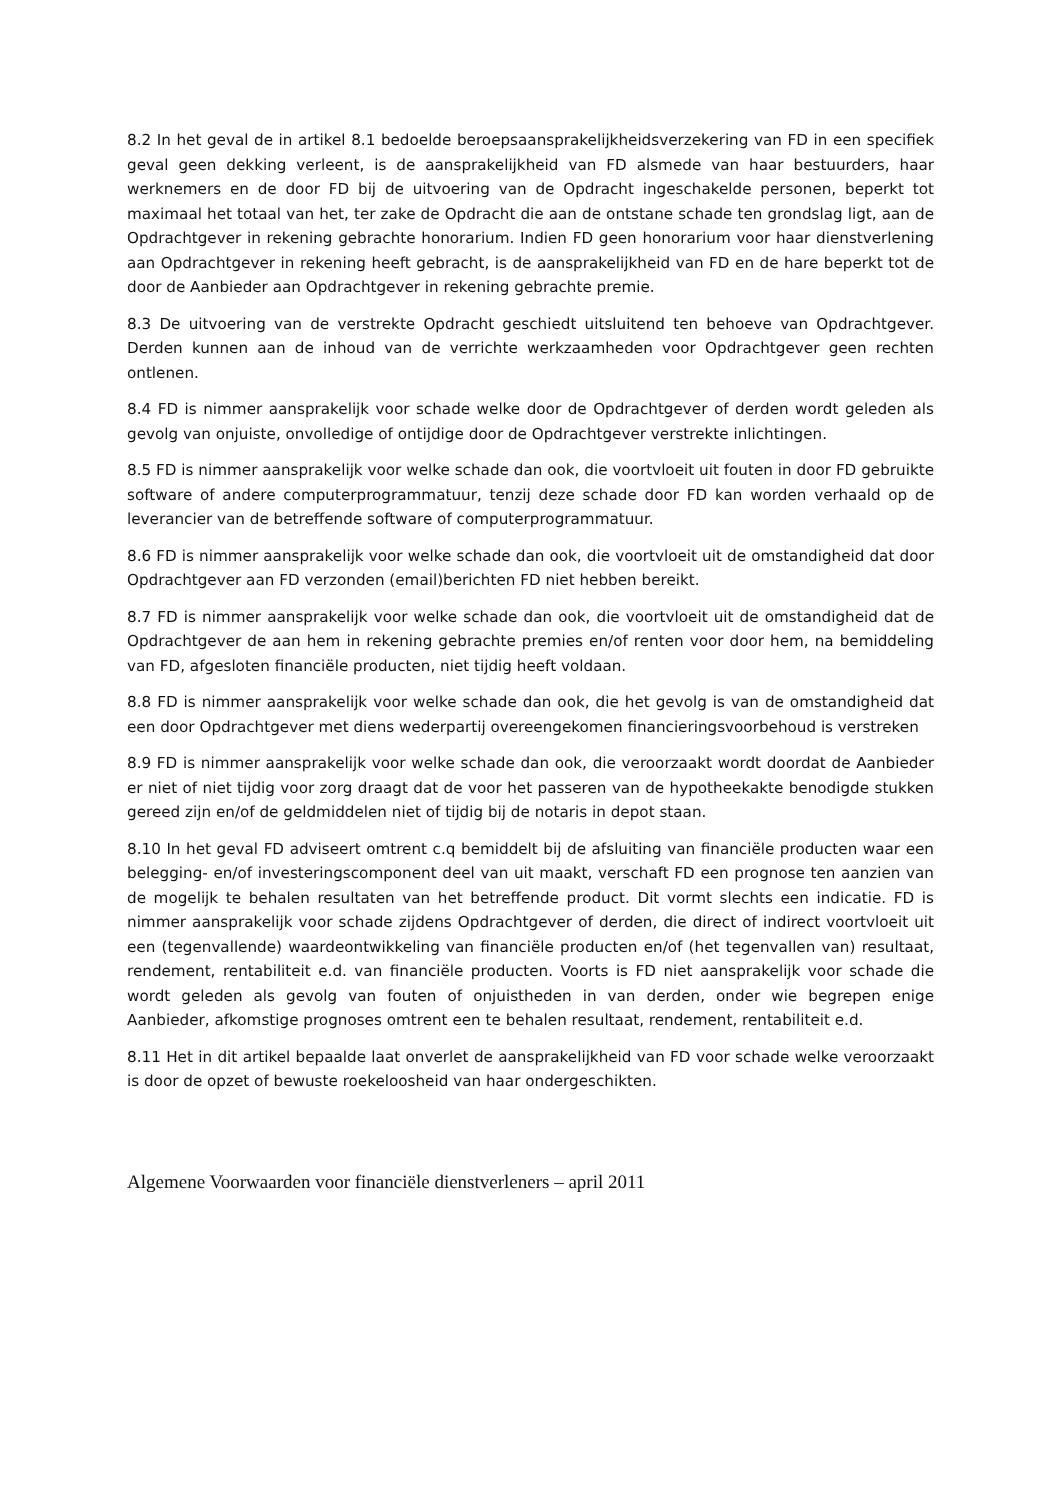8.2 In het geval de in artikel 8.1 bedoelde beroepsaansprakelijkheidsverzekering van FD in een specifiek geval geen dekking verleent, is de aansprakelijkheid van FD alsmede van haar bestuurders, haar werknemers en de door FD bij de uitvoering van de Opdracht ingeschakelde personen, beperkt tot maximaal het totaal van het, ter zake de Opdracht die aan de ontstane schade ten grondslag ligt, aan de Opdrachtgever in rekening gebrachte honorarium. Indien FD geen honorarium voor haar dienstverlening aan Opdrachtgever in rekening heeft gebracht, is de aansprakelijkheid van FD en de hare beperkt tot de door de Aanbieder aan Opdrachtgever in rekening gebrachte premie.
8.3 De uitvoering van de verstrekte Opdracht geschiedt uitsluitend ten behoeve van Opdrachtgever. Derden kunnen aan de inhoud van de verrichte werkzaamheden voor Opdrachtgever geen rechten ontlenen.
8.4 FD is nimmer aansprakelijk voor schade welke door de Opdrachtgever of derden wordt geleden als gevolg van onjuiste, onvolledige of ontijdige door de Opdrachtgever verstrekte inlichtingen.
8.5 FD is nimmer aansprakelijk voor welke schade dan ook, die voortvloeit uit fouten in door FD gebruikte software of andere computerprogrammatuur, tenzij deze schade door FD kan worden verhaald op de leverancier van de betreffende software of computerprogrammatuur.
8.6 FD is nimmer aansprakelijk voor welke schade dan ook, die voortvloeit uit de omstandigheid dat door Opdrachtgever aan FD verzonden (email)berichten FD niet hebben bereikt.
8.7 FD is nimmer aansprakelijk voor welke schade dan ook, die voortvloeit uit de omstandigheid dat de Opdrachtgever de aan hem in rekening gebrachte premies en/of renten voor door hem, na bemiddeling van FD, afgesloten financiële producten, niet tijdig heeft voldaan.
8.8 FD is nimmer aansprakelijk voor welke schade dan ook, die het gevolg is van de omstandigheid dat een door Opdrachtgever met diens wederpartij overeengekomen financieringsvoorbehoud is verstreken
8.9 FD is nimmer aansprakelijk voor welke schade dan ook, die veroorzaakt wordt doordat de Aanbieder er niet of niet tijdig voor zorg draagt dat de voor het passeren van de hypotheekakte benodigde stukken gereed zijn en/of de geldmiddelen niet of tijdig bij de notaris in depot staan.
8.10 In het geval FD adviseert omtrent c.q bemiddelt bij de afsluiting van financiële producten waar een belegging- en/of investeringscomponent deel van uit maakt, verschaft FD een prognose ten aanzien van de mogelijk te behalen resultaten van het betreffende product. Dit vormt slechts een indicatie. FD is nimmer aansprakelijk voor schade zijdens Opdrachtgever of derden, die direct of indirect voortvloeit uit een (tegenvallende) waardeontwikkeling van financiële producten en/of (het tegenvallen van) resultaat, rendement, rentabiliteit e.d. van financiële producten. Voorts is FD niet aansprakelijk voor schade die wordt geleden als gevolg van fouten of onjuistheden in van derden, onder wie begrepen enige Aanbieder, afkomstige prognoses omtrent een te behalen resultaat, rendement, rentabiliteit e.d.
8.11 Het in dit artikel bepaalde laat onverlet de aansprakelijkheid van FD voor schade welke veroorzaakt is door de opzet of bewuste roekeloosheid van haar ondergeschikten.
Algemene Voorwaarden voor financiële dienstverleners – april 2011